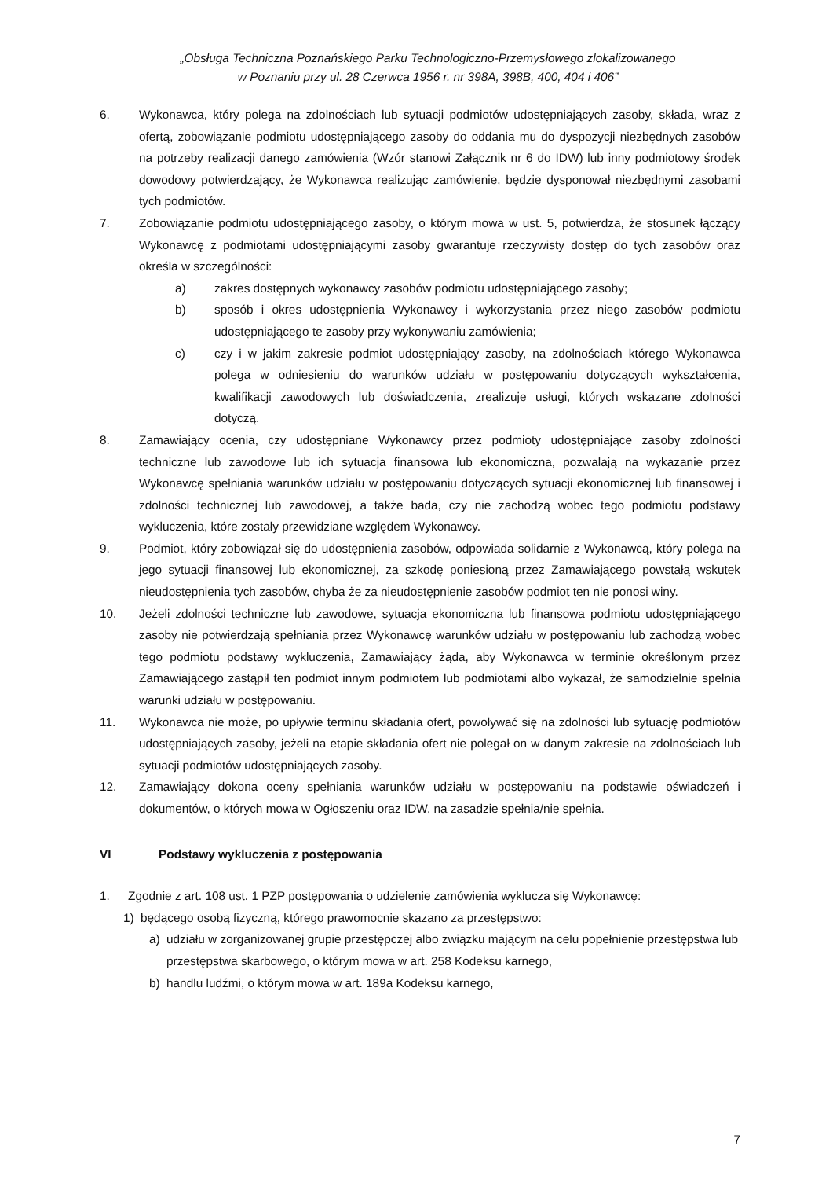„Obsługa Techniczna Poznańskiego Parku Technologiczno-Przemysłowego zlokalizowanego
w Poznaniu przy ul. 28 Czerwca 1956 r. nr 398A, 398B, 400, 404 i 406”
6. Wykonawca, który polega na zdolnościach lub sytuacji podmiotów udostępniających zasoby, składa, wraz z ofertą, zobowiązanie podmiotu udostępniającego zasoby do oddania mu do dyspozycji niezbędnych zasobów na potrzeby realizacji danego zamówienia (Wzór stanowi Załącznik nr 6 do IDW) lub inny podmiotowy środek dowodowy potwierdzający, że Wykonawca realizując zamówienie, będzie dysponował niezbędnymi zasobami tych podmiotów.
7. Zobowiązanie podmiotu udostępniającego zasoby, o którym mowa w ust. 5, potwierdza, że stosunek łączący Wykonawcę z podmiotami udostępniającymi zasoby gwarantuje rzeczywisty dostęp do tych zasobów oraz określa w szczególności:
a) zakres dostępnych wykonawcy zasobów podmiotu udostępniającego zasoby;
b) sposób i okres udostępnienia Wykonawcy i wykorzystania przez niego zasobów podmiotu udostępniającego te zasoby przy wykonywaniu zamówienia;
c) czy i w jakim zakresie podmiot udostępniający zasoby, na zdolnościach którego Wykonawca polega w odniesieniu do warunków udziału w postępowaniu dotyczących wykształcenia, kwalifikacji zawodowych lub doświadczenia, zrealizuje usługi, których wskazane zdolności dotyczą.
8. Zamawiający ocenia, czy udostępniane Wykonawcy przez podmioty udostępniające zasoby zdolności techniczne lub zawodowe lub ich sytuacja finansowa lub ekonomiczna, pozwalają na wykazanie przez Wykonawcę spełniania warunków udziału w postępowaniu dotyczących sytuacji ekonomicznej lub finansowej i zdolności technicznej lub zawodowej, a także bada, czy nie zachodzą wobec tego podmiotu podstawy wykluczenia, które zostały przewidziane względem Wykonawcy.
9. Podmiot, który zobowiązał się do udostępnienia zasobów, odpowiada solidarnie z Wykonawcą, który polega na jego sytuacji finansowej lub ekonomicznej, za szkodę poniesioną przez Zamawiającego powstałą wskutek nieudostępnienia tych zasobów, chyba że za nieudostępnienie zasobów podmiot ten nie ponosi winy.
10. Jeżeli zdolności techniczne lub zawodowe, sytuacja ekonomiczna lub finansowa podmiotu udostępniającego zasoby nie potwierdzają spełniania przez Wykonawcę warunków udziału w postępowaniu lub zachodzą wobec tego podmiotu podstawy wykluczenia, Zamawiający żąda, aby Wykonawca w terminie określonym przez Zamawiającego zastąpił ten podmiot innym podmiotem lub podmiotami albo wykazał, że samodzielnie spełnia warunki udziału w postępowaniu.
11. Wykonawca nie może, po upływie terminu składania ofert, powoływać się na zdolności lub sytuację podmiotów udostępniających zasoby, jeżeli na etapie składania ofert nie polegał on w danym zakresie na zdolnościach lub sytuacji podmiotów udostępniających zasoby.
12. Zamawiający dokona oceny spełniania warunków udziału w postępowaniu na podstawie oświadczeń i dokumentów, o których mowa w Ogłoszeniu oraz IDW, na zasadzie spełnia/nie spełnia.
VI Podstawy wykluczenia z postępowania
1. Zgodnie z art. 108 ust. 1 PZP postępowania o udzielenie zamówienia wyklucza się Wykonawcę:
1) będącego osobą fizyczną, którego prawomocnie skazano za przestępstwo:
a) udziału w zorganizowanej grupie przestępczej albo związku mającym na celu popełnienie przestępstwa lub przestępstwa skarbowego, o którym mowa w art. 258 Kodeksu karnego,
b) handlu ludźmi, o którym mowa w art. 189a Kodeksu karnego,
7